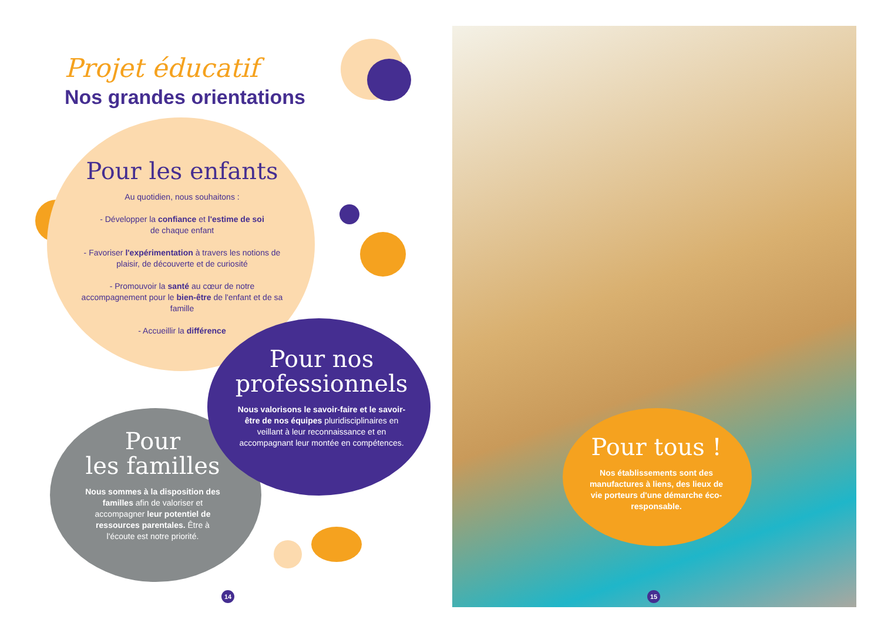Projet éducatif
Nos grandes orientations
Pour les enfants
Au quotidien, nous souhaitons :
- Développer la confiance et l'estime de soi
de chaque enfant
- Favoriser l'expérimentation à travers les notions de plaisir, de découverte et de curiosité
- Promouvoir la santé au cœur de notre accompagnement pour le bien-être de l'enfant et de sa famille
- Accueillir la différence
Pour nos
professionnels
Nous valorisons le savoir-faire et le savoir-être de nos équipes pluridisciplinaires en veillant à leur reconnaissance et en accompagnant leur montée en compétences.
Pour
les familles
Nous sommes à la disposition des familles afin de valoriser et accompagner leur potentiel de ressources parentales. Être à l'écoute est notre priorité.
14
Pour tous !
Nos établissements sont des manufactures à liens, des lieux de vie porteurs d'une démarche éco-responsable.
15